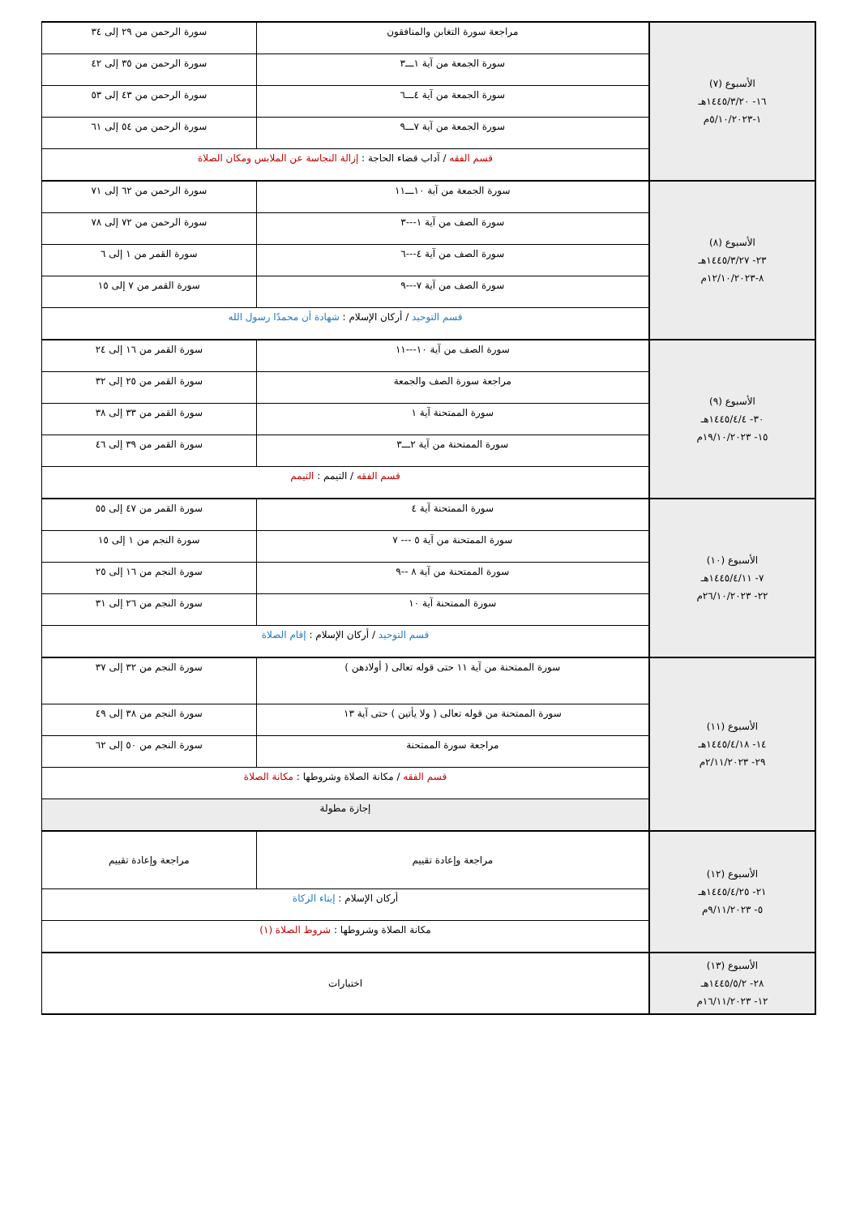| الأسبوع (٧) ١٦- ١٤٤٥/٣/٢٠هـ ١-٥/١٠/٢٠٢٣م | مراجعة سورة التغابن والمنافقون | سورة الرحمن من ٢٩ إلى ٣٤ |
| | سورة الجمعة من آية ١ـــ٣ | سورة الرحمن من ٣٥ إلى ٤٢ |
| | سورة الجمعة من آية ٤ـــ٦ | سورة الرحمن من ٤٣ إلى ٥٣ |
| | سورة الجمعة من آية ٧ـــ٩ | سورة الرحمن من ٥٤ إلى ٦١ |
| | قسم الفقه / آداب قضاء الحاجة : إزالة النجاسة عن الملابس ومكان الصلاة | |
| الأسبوع (٨) ٢٣- ١٤٤٥/٣/٢٧هـ ٨-١٢/١٠/٢٠٢٣م | سورة الجمعة من آية ١٠ـــ١١ | سورة الرحمن من ٦٢ إلى ٧١ |
| | سورة الصف من آية ١---٣ | سورة الرحمن من ٧٢ إلى ٧٨ |
| | سورة الصف من آية ٤---٦ | سورة القمر من ١ إلى ٦ |
| | سورة الصف من آية ٧---٩ | سورة القمر من ٧ إلى ١٥ |
| | قسم التوحيد / أركان الإسلام : شهادة أن محمدًا رسول الله | |
| الأسبوع (٩) ٣٠- ١٤٤٥/٤/٤هـ ١٥- ١٩/١٠/٢٠٢٣م | سورة الصف من آية ١٠---١١ | سورة القمر من ١٦ إلى ٢٤ |
| | مراجعة سورة الصف والجمعة | سورة القمر من ٢٥ إلى ٣٢ |
| | سورة الممتحنة آية ١ | سورة القمر من ٣٣ إلى ٣٨ |
| | سورة الممتحنة من آية ٢ـــ٣ | سورة القمر من ٣٩ إلى ٤٦ |
| | قسم الفقه / التيمم : التيمم | |
| الأسبوع (١٠) ٧- ١٤٤٥/٤/١١هـ ٢٢- ٢٦/١٠/٢٠٢٣م | سورة الممتحنة آية ٤ | سورة القمر من ٤٧ إلى ٥٥ |
| | سورة الممتحنة من آية ٥ --- ٧ | سورة النجم من ١ إلى ١٥ |
| | سورة الممتحنة من آية ٨ --٩ | سورة النجم من ١٦ إلى ٢٥ |
| | سورة الممتحنة آية ١٠ | سورة النجم من ٢٦ إلى ٣١ |
| | قسم التوحيد / أركان الإسلام : إقام الصلاة | |
| الأسبوع (١١) ١٤- ١٤٤٥/٤/١٨هـ ٢٩- ٢/١١/٢٠٢٣م | سورة الممتحنة من آية ١١ حتى قوله تعالى ( أولادهن ) | سورة النجم من ٣٢ إلى ٣٧ |
| | سورة الممتحنة من قوله تعالى ( ولا يأتين ) حتى آية ١٣ | سورة النجم من ٣٨ إلى ٤٩ |
| | مراجعة سورة الممتحنة | سورة النجم من ٥٠ إلى ٦٢ |
| | قسم الفقه / مكانة الصلاة وشروطها : مكانة الصلاة | |
| | إجازة مطولة | |
| الأسبوع (١٢) ٢١- ١٤٤٥/٤/٢٥هـ ٥- ٩/١١/٢٠٢٣م | مراجعة وإعادة تقييم | مراجعة وإعادة تقييم |
| | أركان الإسلام : إيتاء الزكاة | |
| | مكانة الصلاة وشروطها : شروط الصلاة (١) | |
| الأسبوع (١٣) ٢٨- ١٤٤٥/٥/٢هـ ١٢- ١٦/١١/٢٠٢٣م | اختبارات | |